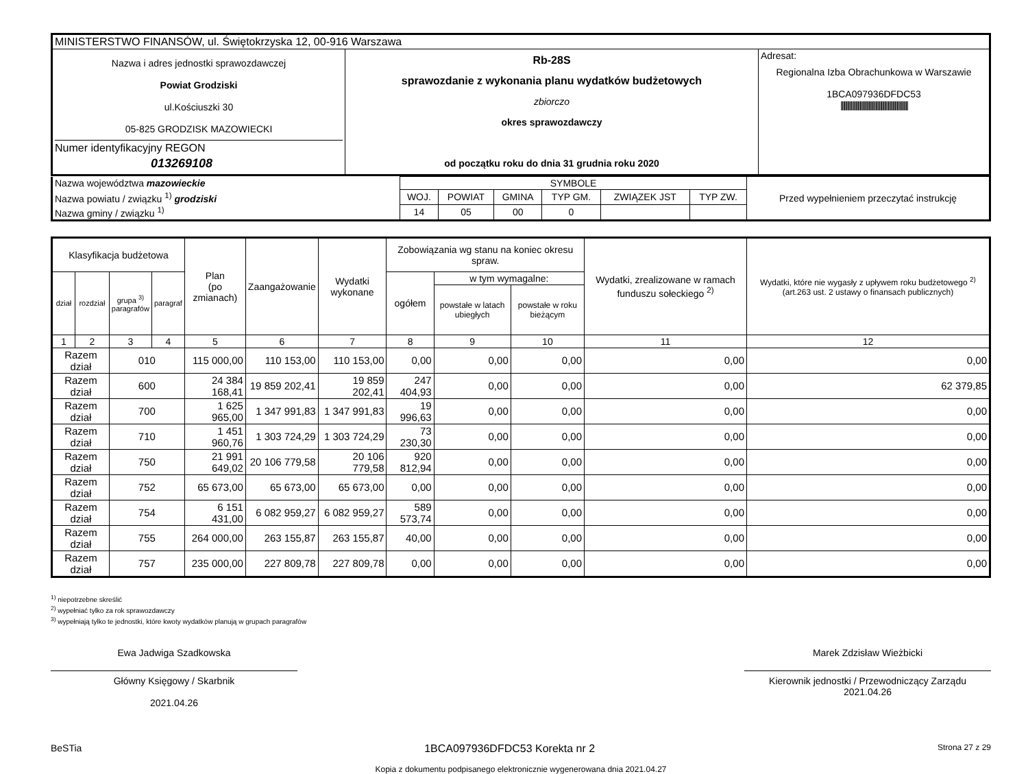| MINISTERSTWO FINANSÓW, ul. Świętokrzyska 12, 00-916 Warszawa | | |
| Nazwa i adres jednostki sprawozdawczej Powiat Grodziski ul.Kościuszki 30 05-825 GRODZISK MAZOWIECKI Numer identyfikacyjny REGON 013269108 | Rb-28S sprawozdanie z wykonania planu wydatków budżetowych zbiorczo okres sprawozdawczy od początku roku do dnia 31 grudnia roku 2020 | Adresat: Regionalna Izba Obrachunkowa w Warszawie 1BCA097936DFDC53 //////////////////////////////////////////////////////////// |
| Nazwa województwa mazowieckie | SYMBOLE | | | | | | Przed wypełnieniem przeczytać instrukcję |
| Nazwa powiatu / związku <sup>1)</sup> grodziski | WOJ. | POWIAT | GMINA | TYP GM. | ZWIĄZEK JST | TYP ZW. | |
| Nazwa gminy / związku <sup>1)</sup> | 14 | 05 | 00 | 0 | | | |
| Klasyfikacja budżetowa | | | | Plan (po zmianach) | Zaangażowanie | Wydatki wykonane | Zobowiązania wg stanu na koniec okresu spraw. | | | Wydatki, zrealizowane w ramach funduszu sołeckiego <sup>2)</sup> | Wydatki, które nie wygasły z upływem roku budżetowego <sup>2)</sup> (art.263 ust. 2 ustawy o finansach publicznych) |
| --- | --- | --- | --- | --- | --- | --- | --- | --- | --- | --- | --- |
| dział | rozdział | grupa <sup>3)</sup> paragrafów | paragraf | | | | ogółem | w tym wymagalne: | | | |
| | | | | | | | | powstałe w latach ubiegłych | powstałe w roku bieżącym | | |
| 1 | 2 | 3 | 4 | 5 | 6 | 7 | 8 | 9 | 10 | 11 | 12 |
| Razem dział | | 010 | | 115 000,00 | 110 153,00 | 110 153,00 | 0,00 | 0,00 | 0,00 | 0,00 | 0,00 |
| Razem dział | | 600 | | 24 384 168,41 | 19 859 202,41 | 19 859 202,41 | 247 404,93 | 0,00 | 0,00 | 0,00 | 62 379,85 |
| Razem dział | | 700 | | 1 625 965,00 | 1 347 991,83 | 1 347 991,83 | 19 996,63 | 0,00 | 0,00 | 0,00 | 0,00 |
| Razem dział | | 710 | | 1 451 960,76 | 1 303 724,29 | 1 303 724,29 | 73 230,30 | 0,00 | 0,00 | 0,00 | 0,00 |
| Razem dział | | 750 | | 21 991 649,02 | 20 106 779,58 | 20 106 779,58 | 920 812,94 | 0,00 | 0,00 | 0,00 | 0,00 |
| Razem dział | | 752 | | 65 673,00 | 65 673,00 | 65 673,00 | 0,00 | 0,00 | 0,00 | 0,00 | 0,00 |
| Razem dział | | 754 | | 6 151 431,00 | 6 082 959,27 | 6 082 959,27 | 589 573,74 | 0,00 | 0,00 | 0,00 | 0,00 |
| Razem dział | | 755 | | 264 000,00 | 263 155,87 | 263 155,87 | 40,00 | 0,00 | 0,00 | 0,00 | 0,00 |
| Razem dział | | 757 | | 235 000,00 | 227 809,78 | 227 809,78 | 0,00 | 0,00 | 0,00 | 0,00 | 0,00 |
<sup>1)</sup> niepotrzebne skreślić
<sup>2)</sup> wypełniać tylko za rok sprawozdawczy
<sup>3)</sup> wypełniają tylko te jednostki, które kwoty wydatków planują w grupach paragrafów
Ewa Jadwiga Szadkowska
Główny Księgowy / Skarbnik
2021.04.26
Marek Zdzisław Wieżbicki
Kierownik jednostki / Przewodniczący Zarządu
2021.04.26
BeSTia 1BCA097936DFDC53 Korekta nr 2 Strona 27 z 29
Kopia z dokumentu podpisanego elektronicznie wygenerowana dnia 2021.04.27